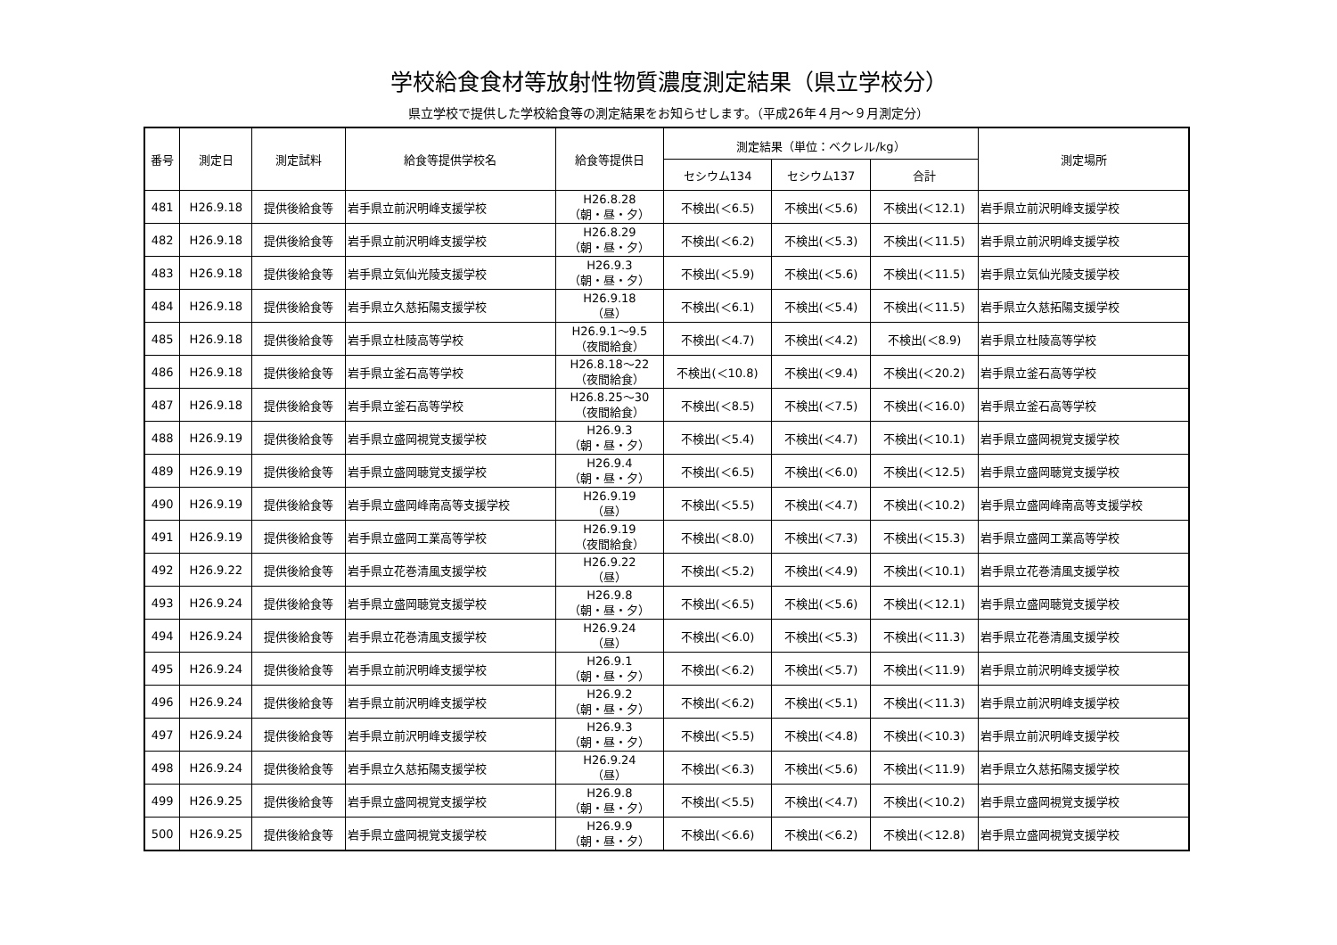学校給食食材等放射性物質濃度測定結果（県立学校分）
県立学校で提供した学校給食等の測定結果をお知らせします。（平成26年４月～９月測定分）
| 番号 | 測定日 | 測定試料 | 給食等提供学校名 | 給食等提供日 | 測定結果（単位：ベクレル/kg） | | | 測定場所 |
| --- | --- | --- | --- | --- | --- | --- | --- | --- |
| | | | | | セシウム134 | セシウム137 | 合計 | |
| 481 | H26.9.18 | 提供後給食等 | 岩手県立前沢明峰支援学校 | H26.8.28 （朝・昼・夕） | 不検出(＜6.5) | 不検出(＜5.6) | 不検出(＜12.1) | 岩手県立前沢明峰支援学校 |
| 482 | H26.9.18 | 提供後給食等 | 岩手県立前沢明峰支援学校 | H26.8.29 （朝・昼・夕） | 不検出(＜6.2) | 不検出(＜5.3) | 不検出(＜11.5) | 岩手県立前沢明峰支援学校 |
| 483 | H26.9.18 | 提供後給食等 | 岩手県立気仙光陵支援学校 | H26.9.3 （朝・昼・夕） | 不検出(＜5.9) | 不検出(＜5.6) | 不検出(＜11.5) | 岩手県立気仙光陵支援学校 |
| 484 | H26.9.18 | 提供後給食等 | 岩手県立久慈拓陽支援学校 | H26.9.18 （昼） | 不検出(＜6.1) | 不検出(＜5.4) | 不検出(＜11.5) | 岩手県立久慈拓陽支援学校 |
| 485 | H26.9.18 | 提供後給食等 | 岩手県立杜陵高等学校 | H26.9.1～9.5 （夜間給食） | 不検出(＜4.7) | 不検出(＜4.2) | 不検出(＜8.9) | 岩手県立杜陵高等学校 |
| 486 | H26.9.18 | 提供後給食等 | 岩手県立釜石高等学校 | H26.8.18～22 （夜間給食） | 不検出(＜10.8) | 不検出(＜9.4) | 不検出(＜20.2) | 岩手県立釜石高等学校 |
| 487 | H26.9.18 | 提供後給食等 | 岩手県立釜石高等学校 | H26.8.25～30 （夜間給食） | 不検出(＜8.5) | 不検出(＜7.5) | 不検出(＜16.0) | 岩手県立釜石高等学校 |
| 488 | H26.9.19 | 提供後給食等 | 岩手県立盛岡視覚支援学校 | H26.9.3 （朝・昼・夕） | 不検出(＜5.4) | 不検出(＜4.7) | 不検出(＜10.1) | 岩手県立盛岡視覚支援学校 |
| 489 | H26.9.19 | 提供後給食等 | 岩手県立盛岡聴覚支援学校 | H26.9.4 （朝・昼・夕） | 不検出(＜6.5) | 不検出(＜6.0) | 不検出(＜12.5) | 岩手県立盛岡聴覚支援学校 |
| 490 | H26.9.19 | 提供後給食等 | 岩手県立盛岡峰南高等支援学校 | H26.9.19 （昼） | 不検出(＜5.5) | 不検出(＜4.7) | 不検出(＜10.2) | 岩手県立盛岡峰南高等支援学校 |
| 491 | H26.9.19 | 提供後給食等 | 岩手県立盛岡工業高等学校 | H26.9.19 （夜間給食） | 不検出(＜8.0) | 不検出(＜7.3) | 不検出(＜15.3) | 岩手県立盛岡工業高等学校 |
| 492 | H26.9.22 | 提供後給食等 | 岩手県立花巻清風支援学校 | H26.9.22 （昼） | 不検出(＜5.2) | 不検出(＜4.9) | 不検出(＜10.1) | 岩手県立花巻清風支援学校 |
| 493 | H26.9.24 | 提供後給食等 | 岩手県立盛岡聴覚支援学校 | H26.9.8 （朝・昼・夕） | 不検出(＜6.5) | 不検出(＜5.6) | 不検出(＜12.1) | 岩手県立盛岡聴覚支援学校 |
| 494 | H26.9.24 | 提供後給食等 | 岩手県立花巻清風支援学校 | H26.9.24 （昼） | 不検出(＜6.0) | 不検出(＜5.3) | 不検出(＜11.3) | 岩手県立花巻清風支援学校 |
| 495 | H26.9.24 | 提供後給食等 | 岩手県立前沢明峰支援学校 | H26.9.1 （朝・昼・夕） | 不検出(＜6.2) | 不検出(＜5.7) | 不検出(＜11.9) | 岩手県立前沢明峰支援学校 |
| 496 | H26.9.24 | 提供後給食等 | 岩手県立前沢明峰支援学校 | H26.9.2 （朝・昼・夕） | 不検出(＜6.2) | 不検出(＜5.1) | 不検出(＜11.3) | 岩手県立前沢明峰支援学校 |
| 497 | H26.9.24 | 提供後給食等 | 岩手県立前沢明峰支援学校 | H26.9.3 （朝・昼・夕） | 不検出(＜5.5) | 不検出(＜4.8) | 不検出(＜10.3) | 岩手県立前沢明峰支援学校 |
| 498 | H26.9.24 | 提供後給食等 | 岩手県立久慈拓陽支援学校 | H26.9.24 （昼） | 不検出(＜6.3) | 不検出(＜5.6) | 不検出(＜11.9) | 岩手県立久慈拓陽支援学校 |
| 499 | H26.9.25 | 提供後給食等 | 岩手県立盛岡視覚支援学校 | H26.9.8 （朝・昼・夕） | 不検出(＜5.5) | 不検出(＜4.7) | 不検出(＜10.2) | 岩手県立盛岡視覚支援学校 |
| 500 | H26.9.25 | 提供後給食等 | 岩手県立盛岡視覚支援学校 | H26.9.9 （朝・昼・夕） | 不検出(＜6.6) | 不検出(＜6.2) | 不検出(＜12.8) | 岩手県立盛岡視覚支援学校 |